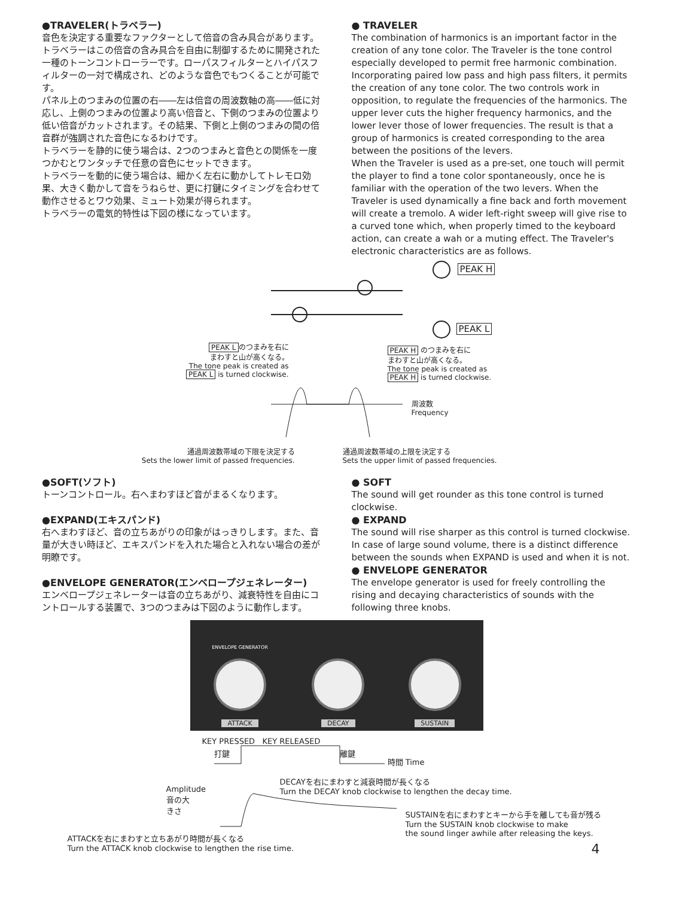●TRAVELER(トラベラー)
音色を決定する重要なファクターとして倍音の含み具合があります。トラベラーはこの倍音の含み具合を自由に制御するために開発された一種のトーンコントローラーです。ローパスフィルターとハイパスフィルターの一対で構成され、どのような音色でもつくることが可能です。
パネル上のつまみの位置の右――左は倍音の周波数軸の高――低に対応し、上側のつまみの位置より高い倍音と、下側のつまみの位置より低い倍音がカットされます。その結果、下側と上側のつまみの間の倍音群が強調された音色になるわけです。
トラベラーを静的に使う場合は、2つのつまみと音色との関係を一度つかむとワンタッチで任意の音色にセットできます。
トラベラーを動的に使う場合は、細かく左右に動かしてトレモロ効果、大きく動かして音をうねらせ、更に打鍵にタイミングを合わせて動作させるとワウ効果、ミュート効果が得られます。
トラベラーの電気的特性は下図の様になっています。
● TRAVELER
The combination of harmonics is an important factor in the creation of any tone color. The Traveler is the tone control especially developed to permit free harmonic combination. Incorporating paired low pass and high pass filters, it permits the creation of any tone color. The two controls work in opposition, to regulate the frequencies of the harmonics. The upper lever cuts the higher frequency harmonics, and the lower lever those of lower frequencies. The result is that a group of harmonics is created corresponding to the area between the positions of the levers.
When the Traveler is used as a pre-set, one touch will permit the player to find a tone color spontaneously, once he is familiar with the operation of the two levers. When the Traveler is used dynamically a fine back and forth movement will create a tremolo. A wider left-right sweep will give rise to a curved tone which, when properly timed to the keyboard action, can create a wah or a muting effect. The Traveler's electronic characteristics are as follows.
PEAK H
PEAK L
PEAK L のつまみを右に
まわすと山が高くなる。
The tone peak is created as
PEAK L is turned clockwise.
PEAK H のつまみを右に
まわすと山が高くなる。
The tone peak is created as
PEAK H is turned clockwise.
周波数
Frequency
通過周波数帯域の下限を決定する
Sets the lower limit of passed frequencies.
通過周波数帯域の上限を決定する
Sets the upper limit of passed frequencies.
●SOFT(ソフト)
トーンコントロール。右へまわすほど音がまるくなります。
●EXPAND(エキスパンド)
右へまわすほど、音の立ちあがりの印象がはっきりします。また、音量が大きい時ほど、エキスパンドを入れた場合と入れない場合の差が明瞭です。
●ENVELOPE GENERATOR(エンベロープジェネレーター)
エンベロープジェネレーターは音の立ちあがり、減衰特性を自由にコントロールする装置で、3つのつまみは下図のように動作します。
● SOFT
The sound will get rounder as this tone control is turned clockwise.
● EXPAND
The sound will rise sharper as this control is turned clockwise. In case of large sound volume, there is a distinct difference between the sounds when EXPAND is used and when it is not.
● ENVELOPE GENERATOR
The envelope generator is used for freely controlling the rising and decaying characteristics of sounds with the following three knobs.
ENVELOPE GENERATOR
ATTACK
DECAY
SUSTAIN
KEY PRESSED KEY RELEASED
打鍵 離鍵
時間 Time
Amplitude 音の大きさ
DECAYを右にまわすと減衰時間が長くなる
Turn the DECAY knob clockwise to lengthen the decay time.
SUSTAINを右にまわすとキーから手を離しても音が残る
Turn the SUSTAIN knob clockwise to make
the sound linger awhile after releasing the keys.
ATTACKを右にまわすと立ちあがり時間が長くなる
Turn the ATTACK knob clockwise to lengthen the rise time.
4